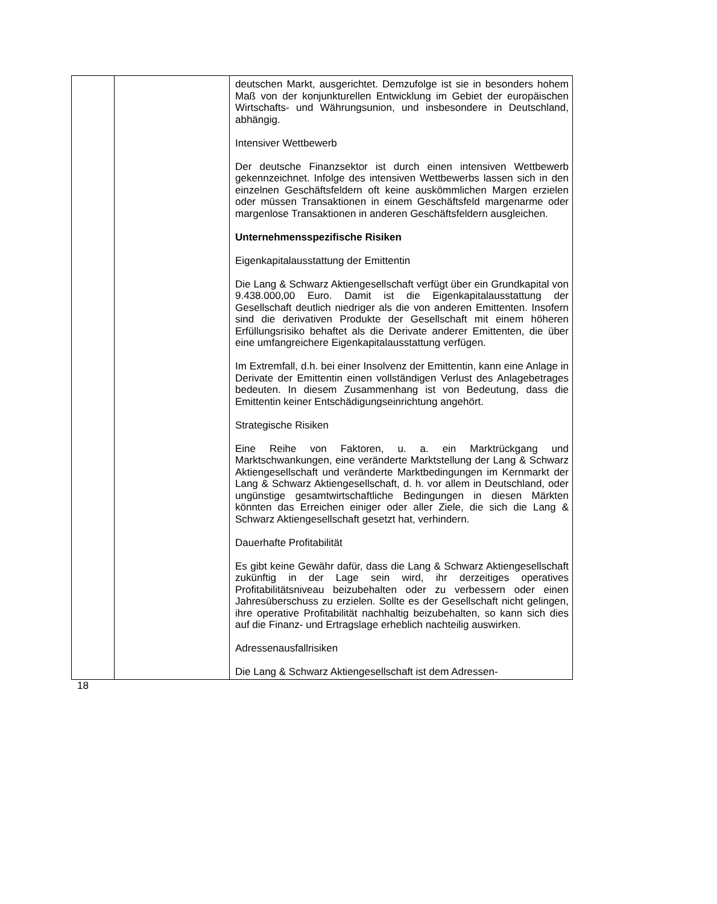| | | deutschen Markt, ausgerichtet. Demzufolge ist sie in besonders hohem Maß von der konjunkturellen Entwicklung im Gebiet der europäischen Wirtschafts- und Währungsunion, und insbesondere in Deutschland, abhängig. Intensiver Wettbewerb Der deutsche Finanzsektor ist durch einen intensiven Wettbewerb gekennzeichnet. Infolge des intensiven Wettbewerbs lassen sich in den einzelnen Geschäftsfeldern oft keine auskömmlichen Margen erzielen oder müssen Transaktionen in einem Geschäftsfeld margenarme oder margenlose Transaktionen in anderen Geschäftsfeldern ausgleichen. Unternehmensspezifische Risiken Eigenkapitalausstattung der Emittentin Die Lang & Schwarz Aktiengesellschaft verfügt über ein Grundkapital von 9.438.000,00 Euro. Damit ist die Eigenkapitalausstattung der Gesellschaft deutlich niedriger als die von anderen Emittenten. Insofern sind die derivativen Produkte der Gesellschaft mit einem höheren Erfüllungsrisiko behaftet als die Derivate anderer Emittenten, die über eine umfangreichere Eigenkapitalausstattung verfügen. Im Extremfall, d.h. bei einer Insolvenz der Emittentin, kann eine Anlage in Derivate der Emittentin einen vollständigen Verlust des Anlagebetrages bedeuten. In diesem Zusammenhang ist von Bedeutung, dass die Emittentin keiner Entschädigungseinrichtung angehört. Strategische Risiken Eine Reihe von Faktoren, u. a. ein Marktrückgang und Marktschwankungen, eine veränderte Marktstellung der Lang & Schwarz Aktiengesellschaft und veränderte Marktbedingungen im Kernmarkt der Lang & Schwarz Aktiengesellschaft, d. h. vor allem in Deutschland, oder ungünstige gesamtwirtschaftliche Bedingungen in diesen Märkten könnten das Erreichen einiger oder aller Ziele, die sich die Lang & Schwarz Aktiengesellschaft gesetzt hat, verhindern. Dauerhafte Profitabilität Es gibt keine Gewähr dafür, dass die Lang & Schwarz Aktiengesellschaft zukünftig in der Lage sein wird, ihr derzeitiges operatives Profitabilitätsniveau beizubehalten oder zu verbessern oder einen Jahresüberschuss zu erzielen. Sollte es der Gesellschaft nicht gelingen, ihre operative Profitabilität nachhaltig beizubehalten, so kann sich dies auf die Finanz- und Ertragslage erheblich nachteilig auswirken. Adressenausfallrisiken Die Lang & Schwarz Aktiengesellschaft ist dem Adressen- |
18